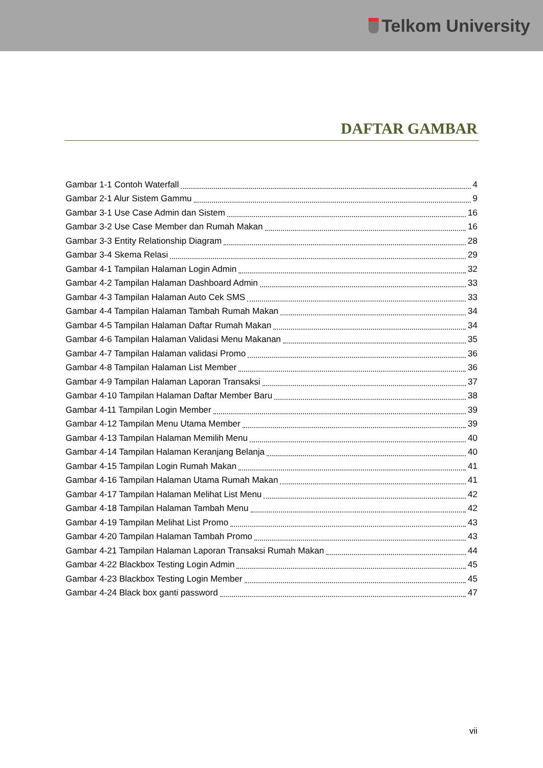Telkom University
DAFTAR GAMBAR
Gambar 1-1 Contoh Waterfall 4
Gambar 2-1 Alur Sistem Gammu 9
Gambar 3-1 Use Case Admin dan Sistem 16
Gambar 3-2 Use Case Member dan Rumah Makan 16
Gambar 3-3 Entity Relationship Diagram 28
Gambar 3-4 Skema Relasi 29
Gambar 4-1 Tampilan Halaman Login Admin 32
Gambar 4-2 Tampilan Halaman Dashboard Admin 33
Gambar 4-3 Tampilan Halaman Auto Cek SMS 33
Gambar 4-4 Tampilan Halaman Tambah Rumah Makan 34
Gambar 4-5 Tampilan Halaman Daftar Rumah Makan 34
Gambar 4-6 Tampilan Halaman Validasi Menu Makanan 35
Gambar 4-7 Tampilan Halaman validasi Promo 36
Gambar 4-8 Tampilan Halaman List Member 36
Gambar 4-9 Tampilan Halaman Laporan Transaksi 37
Gambar 4-10 Tampilan Halaman Daftar Member Baru 38
Gambar 4-11 Tampilan Login Member 39
Gambar 4-12 Tampilan Menu Utama Member 39
Gambar 4-13 Tampilan Halaman Memilih Menu 40
Gambar 4-14 Tampilan Halaman Keranjang Belanja 40
Gambar 4-15 Tampilan Login Rumah Makan 41
Gambar 4-16 Tampilan Halaman Utama Rumah Makan 41
Gambar 4-17 Tampilan Halaman Melihat List Menu 42
Gambar 4-18 Tampilan Halaman Tambah Menu 42
Gambar 4-19 Tampilan Melihat List Promo 43
Gambar 4-20 Tampilan Halaman Tambah Promo 43
Gambar 4-21 Tampilan Halaman Laporan Transaksi Rumah Makan 44
Gambar 4-22 Blackbox Testing Login Admin 45
Gambar 4-23 Blackbox Testing Login Member 45
Gambar 4-24 Black box ganti password 47
vii